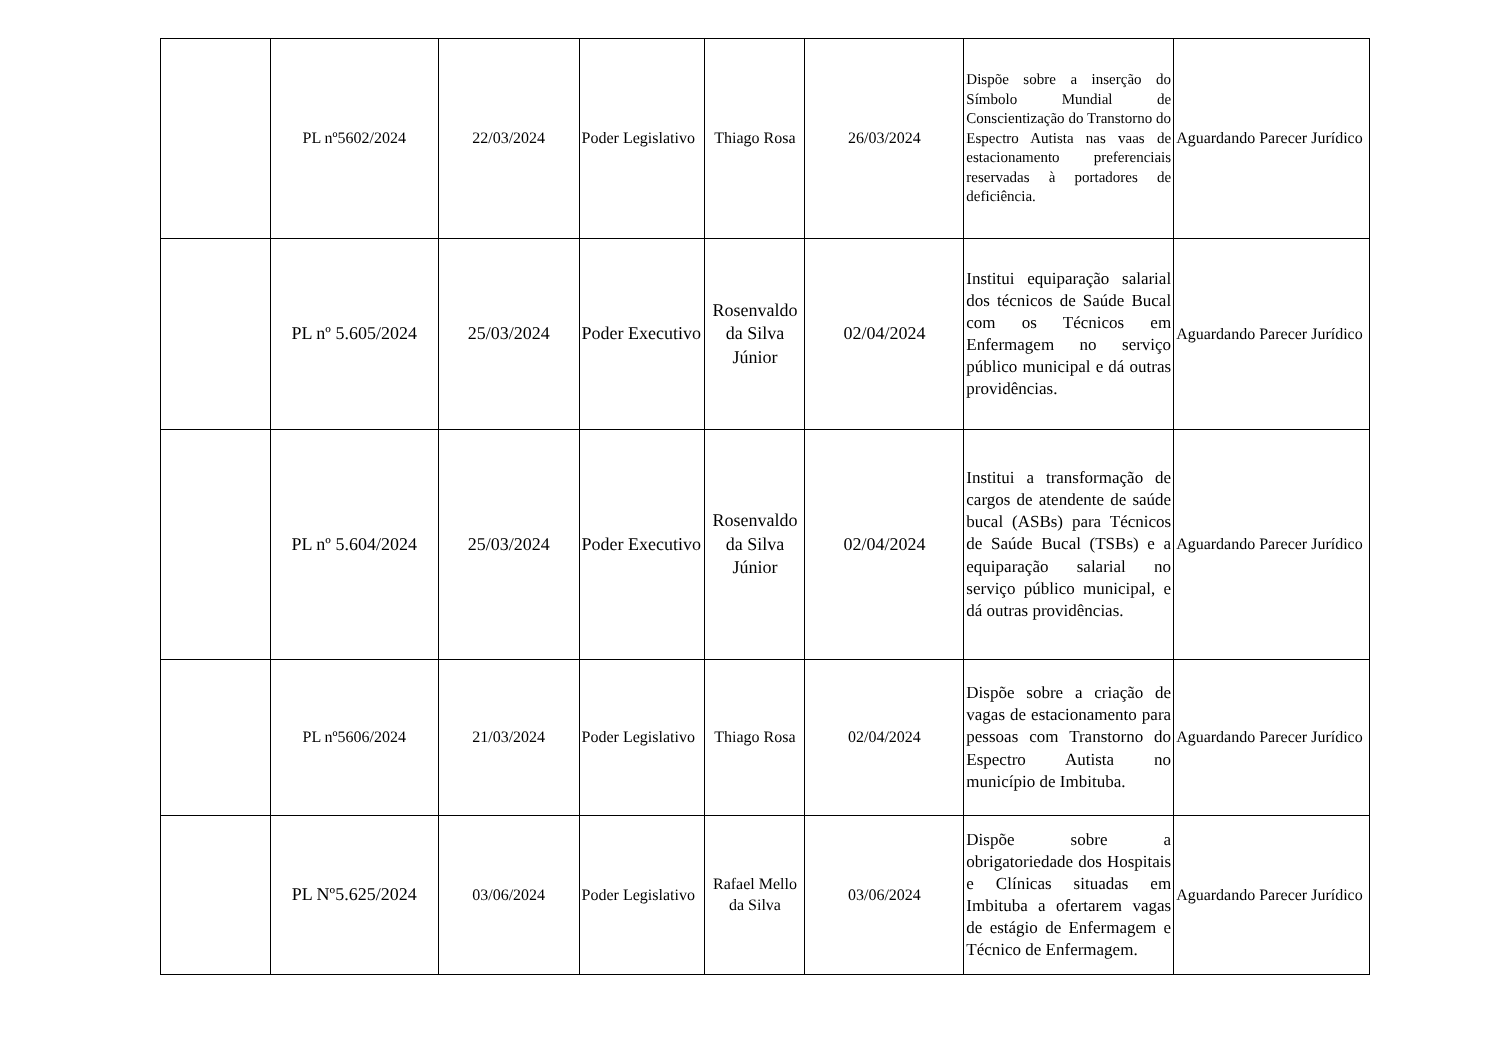| | PL nº5602/2024 | 22/03/2024 | Poder Legislativo | Thiago Rosa | 26/03/2024 | Dispõe sobre a inserção do Símbolo Mundial de Conscientização do Transtorno do Espectro Autista nas vaas de estacionamento preferenciais reservadas à portadores de deficiência. | Aguardando Parecer Jurídico |
| | PL nº 5.605/2024 | 25/03/2024 | Poder Executivo | Rosenvaldo da Silva Júnior | 02/04/2024 | Institui equiparação salarial dos técnicos de Saúde Bucal com os Técnicos em Enfermagem no serviço público municipal e dá outras providências. | Aguardando Parecer Jurídico |
| | PL nº 5.604/2024 | 25/03/2024 | Poder Executivo | Rosenvaldo da Silva Júnior | 02/04/2024 | Institui a transformação de cargos de atendente de saúde bucal (ASBs) para Técnicos de Saúde Bucal (TSBs) e a equiparação salarial no serviço público municipal, e dá outras providências. | Aguardando Parecer Jurídico |
| | PL nº5606/2024 | 21/03/2024 | Poder Legislativo | Thiago Rosa | 02/04/2024 | Dispõe sobre a criação de vagas de estacionamento para pessoas com Transtorno do Espectro Autista no município de Imbituba. | Aguardando Parecer Jurídico |
| | PL Nº5.625/2024 | 03/06/2024 | Poder Legislativo | Rafael Mello da Silva | 03/06/2024 | Dispõe sobre a obrigatoriedade dos Hospitais e Clínicas situadas em Imbituba a ofertarem vagas de estágio de Enfermagem e Técnico de Enfermagem. | Aguardando Parecer Jurídico |